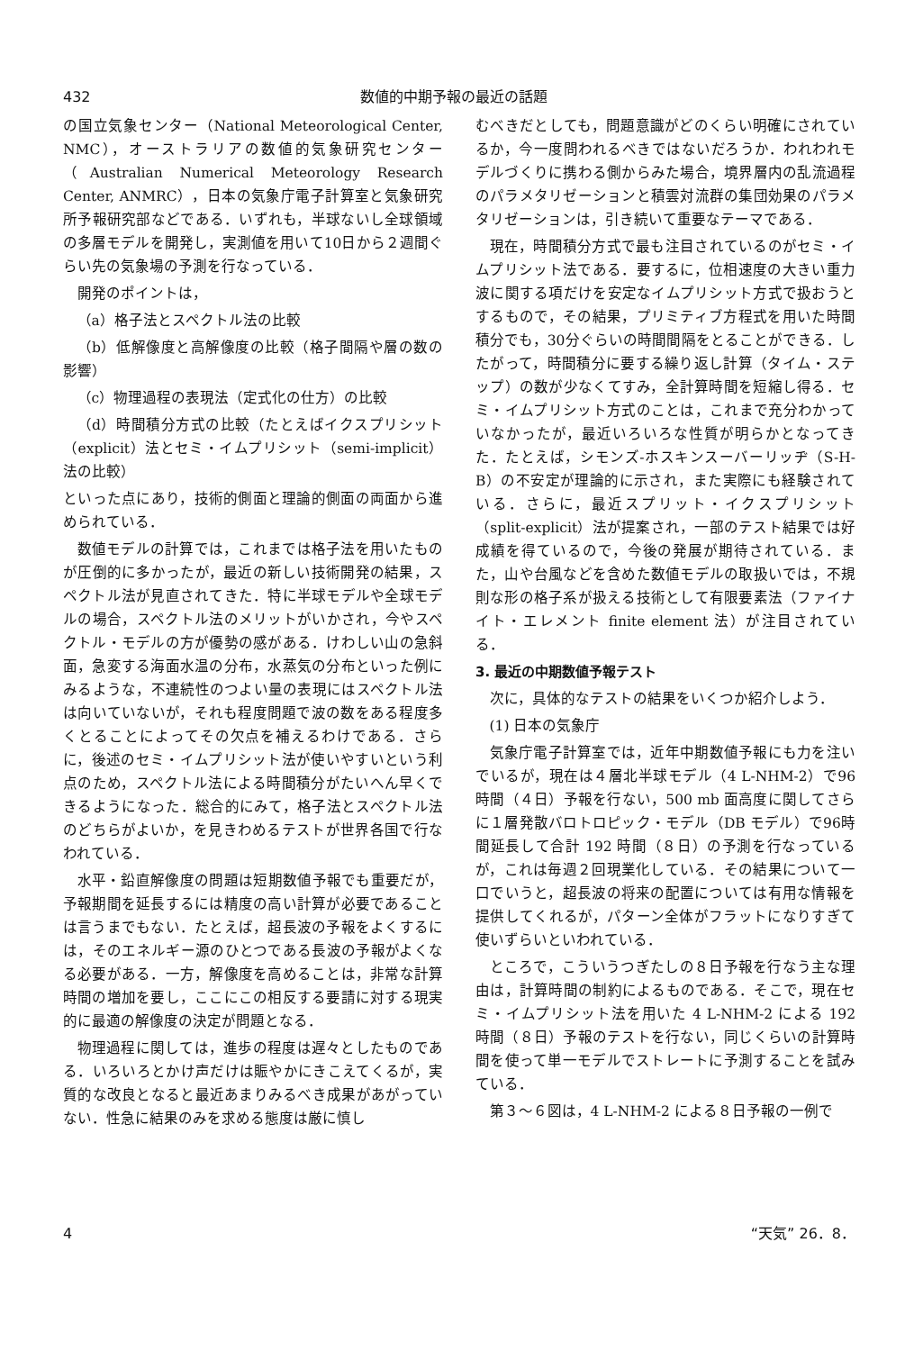432 数値的中期予報の最近の話題
の国立気象センター（National Meteorological Center, NMC），オーストラリアの数値的気象研究センター（Australian Numerical Meteorology Research Center, ANMRC），日本の気象庁電子計算室と気象研究所予報研究部などである．いずれも，半球ないし全球領域の多層モデルを開発し，実測値を用いて10日から２週間ぐらい先の気象場の予測を行なっている．
開発のポイントは，
（a）格子法とスペクトル法の比較
（b）低解像度と高解像度の比較（格子間隔や層の数の影響）
（c）物理過程の表現法（定式化の仕方）の比較
（d）時間積分方式の比較（たとえばイクスプリシット（explicit）法とセミ・イムプリシット（semi-implicit）法の比較）
といった点にあり，技術的側面と理論的側面の両面から進められている．
数値モデルの計算では，これまでは格子法を用いたものが圧倒的に多かったが，最近の新しい技術開発の結果，スペクトル法が見直されてきた．特に半球モデルや全球モデルの場合，スペクトル法のメリットがいかされ，今やスペクトル・モデルの方が優勢の感がある．けわしい山の急斜面，急変する海面水温の分布，水蒸気の分布といった例にみるような，不連続性のつよい量の表現にはスペクトル法は向いていないが，それも程度問題で波の数をある程度多くとることによってその欠点を補えるわけである．さらに，後述のセミ・イムプリシット法が使いやすいという利点のため，スペクトル法による時間積分がたいへん早くできるようになった．総合的にみて，格子法とスペクトル法のどちらがよいか，を見きわめるテストが世界各国で行なわれている．
水平・鉛直解像度の問題は短期数値予報でも重要だが，予報期間を延長するには精度の高い計算が必要であることは言うまでもない．たとえば，超長波の予報をよくするには，そのエネルギー源のひとつである長波の予報がよくなる必要がある．一方，解像度を高めることは，非常な計算時間の増加を要し，ここにこの相反する要請に対する現実的に最適の解像度の決定が問題となる．
物理過程に関しては，進歩の程度は遅々としたものである．いろいろとかけ声だけは賑やかにきこえてくるが，実質的な改良となると最近あまりみるべき成果があがっていない．性急に結果のみを求める態度は厳に慎し
むべきだとしても，問題意識がどのくらい明確にされているか，今一度問われるべきではないだろうか．われわれモデルづくりに携わる側からみた場合，境界層内の乱流過程のパラメタリゼーションと積雲対流群の集団効果のパラメタリゼーションは，引き続いて重要なテーマである．
現在，時間積分方式で最も注目されているのがセミ・イムプリシット法である．要するに，位相速度の大きい重力波に関する項だけを安定なイムプリシット方式で扱おうとするもので，その結果，プリミティブ方程式を用いた時間積分でも，30分ぐらいの時間間隔をとることができる．したがって，時間積分に要する繰り返し計算（タイム・ステップ）の数が少なくてすみ，全計算時間を短縮し得る．セミ・イムプリシット方式のことは，これまで充分わかっていなかったが，最近いろいろな性質が明らかとなってきた．たとえば，シモンズ-ホスキンスーバーリッヂ（S-H-B）の不安定が理論的に示され，また実際にも経験されている．さらに，最近スプリット・イクスプリシット（split-explicit）法が提案され，一部のテスト結果では好成績を得ているので，今後の発展が期待されている．また，山や台風などを含めた数値モデルの取扱いでは，不規則な形の格子系が扱える技術として有限要素法（ファイナイト・エレメント finite element 法）が注目されている．
3. 最近の中期数値予報テスト
次に，具体的なテストの結果をいくつか紹介しよう．
(1) 日本の気象庁
気象庁電子計算室では，近年中期数値予報にも力を注いでいるが，現在は４層北半球モデル（4 L-NHM-2）で96時間（４日）予報を行ない，500 mb 面高度に関してさらに１層発散バロトロピック・モデル（DB モデル）で96時間延長して合計 192 時間（８日）の予測を行なっているが，これは毎週２回現業化している．その結果について一口でいうと，超長波の将来の配置については有用な情報を提供してくれるが，パターン全体がフラットになりすぎて使いずらいといわれている．
ところで，こういうつぎたしの８日予報を行なう主な理由は，計算時間の制約によるものである．そこで，現在セミ・イムプリシット法を用いた 4 L-NHM-2 による 192 時間（８日）予報のテストを行ない，同じくらいの計算時間を使って単一モデルでストレートに予測することを試みている．
第３～６図は，4 L-NHM-2 による８日予報の一例で
4 “天気” 26．8．